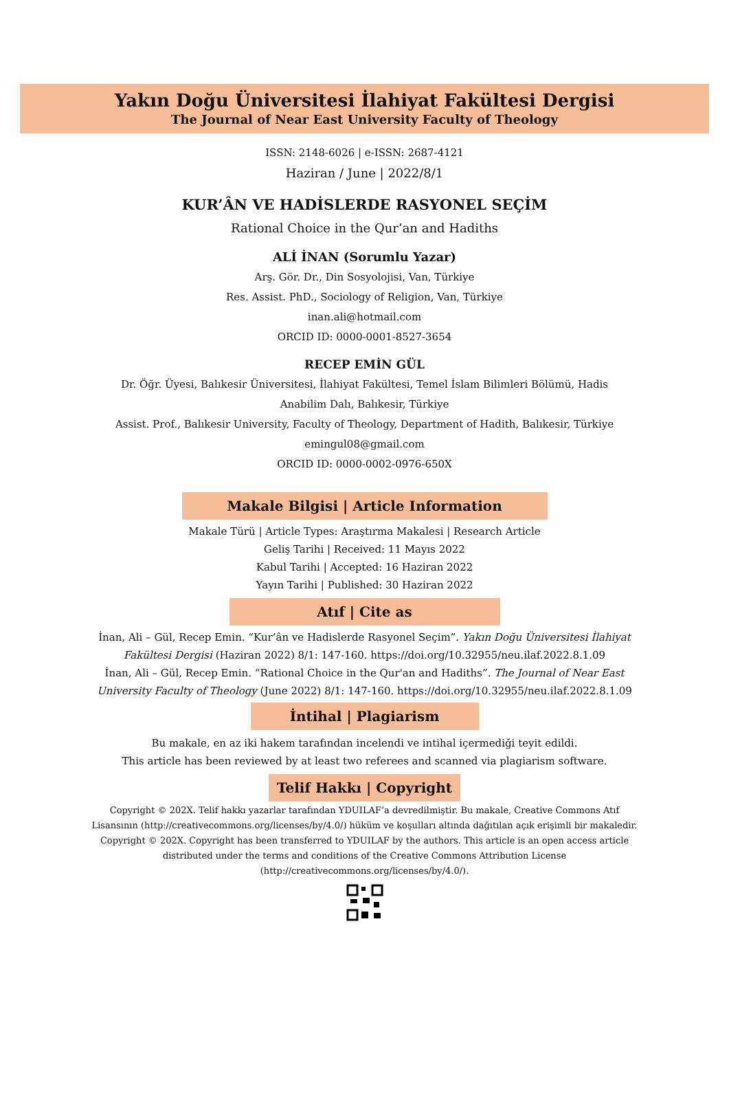Yakın Doğu Üniversitesi İlahiyat Fakültesi Dergisi
The Journal of Near East University Faculty of Theology
ISSN: 2148-6026 | e-ISSN: 2687-4121
Haziran / June | 2022/8/1
KUR’ÂN VE HADİSLERDE RASYONEL SEÇİM
Rational Choice in the Qur’an and Hadiths
ALİ İNAN (Sorumlu Yazar)
Arş. Gör. Dr., Din Sosyolojisi, Van, Türkiye
Res. Assist. PhD., Sociology of Religion, Van, Türkiye
inan.ali@hotmail.com
ORCID ID: 0000-0001-8527-3654
RECEP EMİN GÜL
Dr. Öğr. Üyesi, Balıkesir Üniversitesi, İlahiyat Fakültesi, Temel İslam Bilimleri Bölümü, Hadis Anabilim Dalı, Balıkesir, Türkiye
Assist. Prof., Balıkesir University, Faculty of Theology, Department of Hadith, Balıkesir, Türkiye
emingul08@gmail.com
ORCID ID: 0000-0002-0976-650X
Makale Bilgisi | Article Information
Makale Türü | Article Types: Araştırma Makalesi | Research Article
Geliş Tarihi | Received: 11 Mayıs 2022
Kabul Tarihi | Accepted: 16 Haziran 2022
Yayın Tarihi | Published: 30 Haziran 2022
Atıf | Cite as
İnan, Ali – Gül, Recep Emin. “Kur’ân ve Hadislerde Rasyonel Seçim”. Yakın Doğu Üniversitesi İlahiyat Fakültesi Dergisi (Haziran 2022) 8/1: 147-160. https://doi.org/10.32955/neu.ilaf.2022.8.1.09
İnan, Ali – Gül, Recep Emin. “Rational Choice in the Qur'an and Hadiths”. The Journal of Near East University Faculty of Theology (June 2022) 8/1: 147-160. https://doi.org/10.32955/neu.ilaf.2022.8.1.09
İntihal | Plagiarism
Bu makale, en az iki hakem tarafından incelendi ve intihal içermediği teyit edildi.
This article has been reviewed by at least two referees and scanned via plagiarism software.
Telif Hakkı | Copyright
Copyright © 202X. Telif hakkı yazarlar tarafından YDUILAF’a devredilmiştir. Bu makale, Creative Commons Atıf Lisansının (http://creativecommons.org/licenses/by/4.0/) hüküm ve koşulları altında dağıtılan açık erişimli bir makaledir.
Copyright © 202X. Copyright has been transferred to YDUILAF by the authors. This article is an open access article distributed under the terms and conditions of the Creative Commons Attribution License (http://creativecommons.org/licenses/by/4.0/).